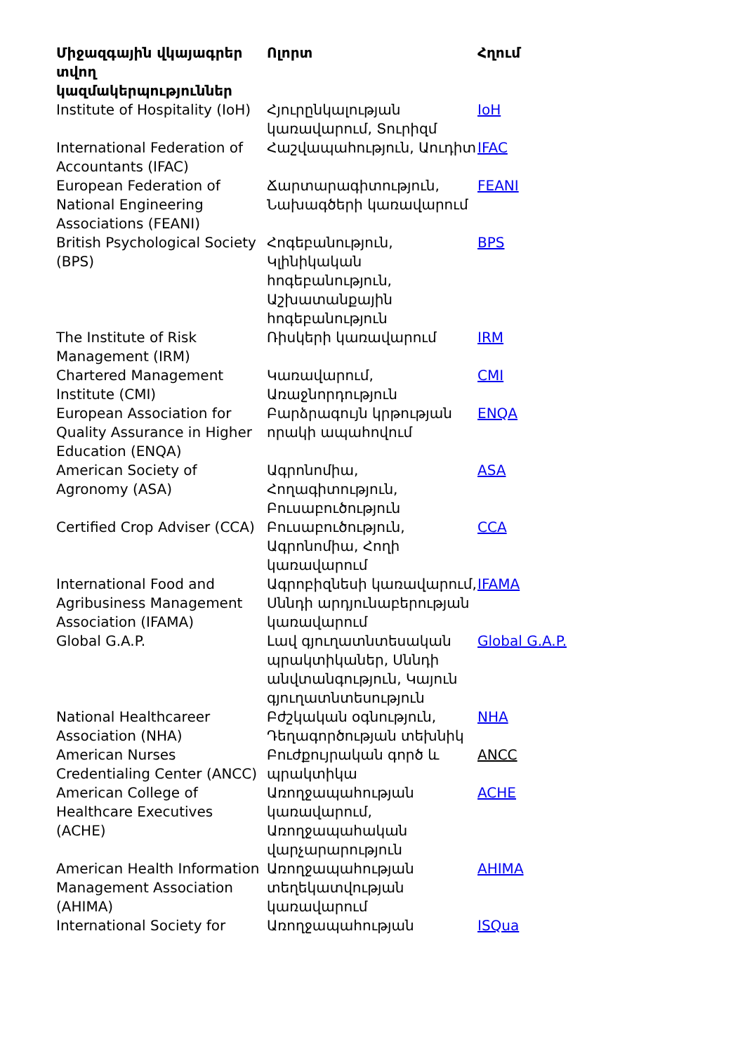| Միջազգային վկայագրեր տվող կազմակերպություններ | Ոլորտ | Հղում |
| --- | --- | --- |
| Institute of Hospitality (IoH) | Հյուրընկալության կառավարում, Տուրիզմ | IoH |
| International Federation of Accountants (IFAC) | Հաշվապահություն, Աուդիտ | IFAC |
| European Federation of National Engineering Associations (FEANI) | Ճարտարագիտություն, Նախագծերի կառավարում | FEANI |
| British Psychological Society (BPS) | Հոգեբանություն, Կլինիկական հոգեբանություն, Աշխատանքային հոգեբանություն | BPS |
| The Institute of Risk Management (IRM) | Ռիսկերի կառավարում | IRM |
| Chartered Management Institute (CMI) | Կառավարում, Առաջնորդություն | CMI |
| European Association for Quality Assurance in Higher Education (ENQA) | Բարձրագույն կրթության որակի ապահովում | ENQA |
| American Society of Agronomy (ASA) | Ագրոնոմիա, Հողագիտություն, Բուսաբուծություն | ASA |
| Certified Crop Adviser (CCA) | Բուսաբուծություն, Ագրոնոմիա, Հողի կառավարում | CCA |
| International Food and Agribusiness Management Association (IFAMA) | Ագրոբիզնեսի կառավարում, Սննդի արդյունաբերության կառավարում | IFAMA |
| Global G.A.P. | Լավ գյուղատնտեսական պրակտիկաներ, Սննդի անվտանգություն, Կայուն գյուղատնտեսություն | Global G.A.P. |
| National Healthcareer Association (NHA) | Բժշկական օգնություն, Դեղագործության տեխնիկ | NHA |
| American Nurses Credentialing Center (ANCC) | Բուժքույրական գործ և պրակտիկա | ANCC |
| American College of Healthcare Executives (ACHE) | Առողջապահության կառավարում, Առողջապահական վարչարարություն | ACHE |
| American Health Information Management Association (AHIMA) | Առողջապահության տեղեկատվության կառավարում | AHIMA |
| International Society for | Առողջապահության | ISQua |